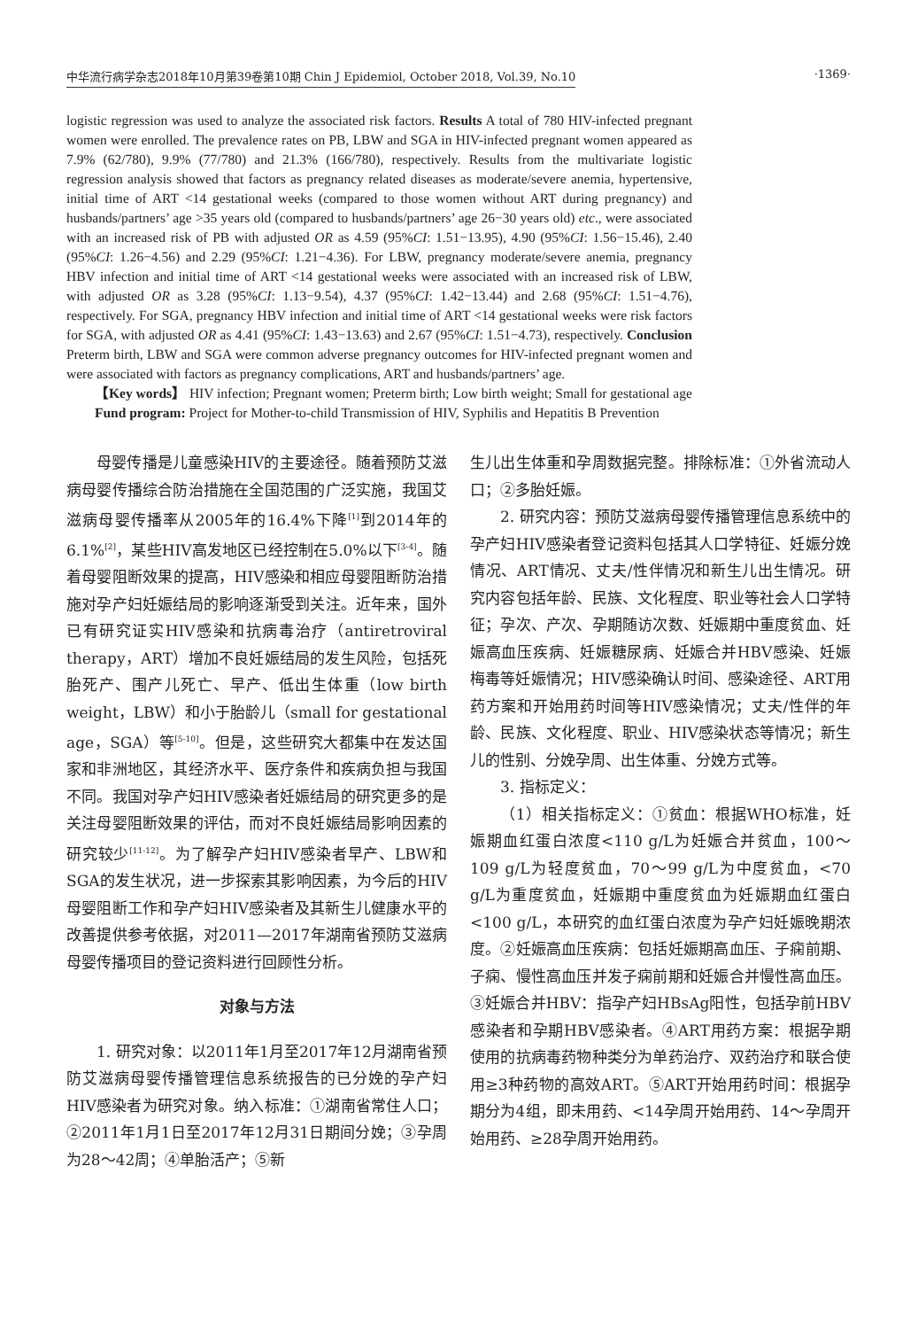中华流行病学杂志2018年10月第39卷第10期 Chin J Epidemiol, October 2018, Vol.39, No.10 ·1369·
logistic regression was used to analyze the associated risk factors. Results A total of 780 HIV-infected pregnant women were enrolled. The prevalence rates on PB, LBW and SGA in HIV-infected pregnant women appeared as 7.9% (62/780), 9.9% (77/780) and 21.3% (166/780), respectively. Results from the multivariate logistic regression analysis showed that factors as pregnancy related diseases as moderate/severe anemia, hypertensive, initial time of ART <14 gestational weeks (compared to those women without ART during pregnancy) and husbands/partners’ age >35 years old (compared to husbands/partners’ age 26−30 years old) etc., were associated with an increased risk of PB with adjusted OR as 4.59 (95%CI: 1.51−13.95), 4.90 (95%CI: 1.56−15.46), 2.40 (95%CI: 1.26−4.56) and 2.29 (95%CI: 1.21−4.36). For LBW, pregnancy moderate/severe anemia, pregnancy HBV infection and initial time of ART <14 gestational weeks were associated with an increased risk of LBW, with adjusted OR as 3.28 (95%CI: 1.13−9.54), 4.37 (95%CI: 1.42−13.44) and 2.68 (95%CI: 1.51−4.76), respectively. For SGA, pregnancy HBV infection and initial time of ART <14 gestational weeks were risk factors for SGA, with adjusted OR as 4.41 (95%CI: 1.43−13.63) and 2.67 (95%CI: 1.51−4.73), respectively. Conclusion Preterm birth, LBW and SGA were common adverse pregnancy outcomes for HIV-infected pregnant women and were associated with factors as pregnancy complications, ART and husbands/partners’ age.
【Key words】 HIV infection; Pregnant women; Preterm birth; Low birth weight; Small for gestational age
Fund program: Project for Mother-to-child Transmission of HIV, Syphilis and Hepatitis B Prevention
母婴传播是儿童感染HIV的主要途径。随着预防艾滋病母婴传播综合防治措施在全国范围的广泛实施，我国艾滋病母婴传播率从2005年的16.4%下降<sup>[1]</sup>到2014年的6.1%<sup>[2]</sup>，某些HIV高发地区已经控制在5.0%以下<sup>[3-4]</sup>。随着母婴阻断效果的提高，HIV感染和相应母婴阻断防治措施对孕产妇妊娠结局的影响逐渐受到关注。近年来，国外已有研究证实HIV感染和抗病毒治疗（antiretroviral therapy，ART）增加不良妊娠结局的发生风险，包括死胎死产、围产儿死亡、早产、低出生体重（low birth weight，LBW）和小于胎龄儿（small for gestational age，SGA）等<sup>[5-10]</sup>。但是，这些研究大都集中在发达国家和非洲地区，其经济水平、医疗条件和疾病负担与我国不同。我国对孕产妇HIV感染者妊娠结局的研究更多的是关注母婴阻断效果的评估，而对不良妊娠结局影响因素的研究较少<sup>[11-12]</sup>。为了解孕产妇HIV感染者早产、LBW和SGA的发生状况，进一步探索其影响因素，为今后的HIV母婴阻断工作和孕产妇HIV感染者及其新生儿健康水平的改善提供参考依据，对2011—2017年湖南省预防艾滋病母婴传播项目的登记资料进行回顾性分析。
对象与方法
1. 研究对象：以2011年1月至2017年12月湖南省预防艾滋病母婴传播管理信息系统报告的已分娩的孕产妇HIV感染者为研究对象。纳入标准：①湖南省常住人口；②2011年1月1日至2017年12月31日期间分娩；③孕周为28～42周；④单胎活产；⑤新
生儿出生体重和孕周数据完整。排除标准：①外省流动人口；②多胎妊娠。
2. 研究内容：预防艾滋病母婴传播管理信息系统中的孕产妇HIV感染者登记资料包括其人口学特征、妊娠分娩情况、ART情况、丈夫/性伴情况和新生儿出生情况。研究内容包括年龄、民族、文化程度、职业等社会人口学特征；孕次、产次、孕期随访次数、妊娠期中重度贫血、妊娠高血压疾病、妊娠糖尿病、妊娠合并HBV感染、妊娠梅毒等妊娠情况；HIV感染确认时间、感染途径、ART用药方案和开始用药时间等HIV感染情况；丈夫/性伴的年龄、民族、文化程度、职业、HIV感染状态等情况；新生儿的性别、分娩孕周、出生体重、分娩方式等。
3. 指标定义：
（1）相关指标定义：①贫血：根据WHO标准，妊娠期血红蛋白浓度<110 g/L为妊娠合并贫血，100～109 g/L为轻度贫血，70～99 g/L为中度贫血，<70 g/L为重度贫血，妊娠期中重度贫血为妊娠期血红蛋白<100 g/L，本研究的血红蛋白浓度为孕产妇妊娠晚期浓度。②妊娠高血压疾病：包括妊娠期高血压、子痫前期、子痫、慢性高血压并发子痫前期和妊娠合并慢性高血压。③妊娠合并HBV：指孕产妇HBsAg阳性，包括孕前HBV感染者和孕期HBV感染者。④ART用药方案：根据孕期使用的抗病毒药物种类分为单药治疗、双药治疗和联合使用≥3种药物的高效ART。⑤ART开始用药时间：根据孕期分为4组，即未用药、<14孕周开始用药、14～孕周开始用药、≥28孕周开始用药。